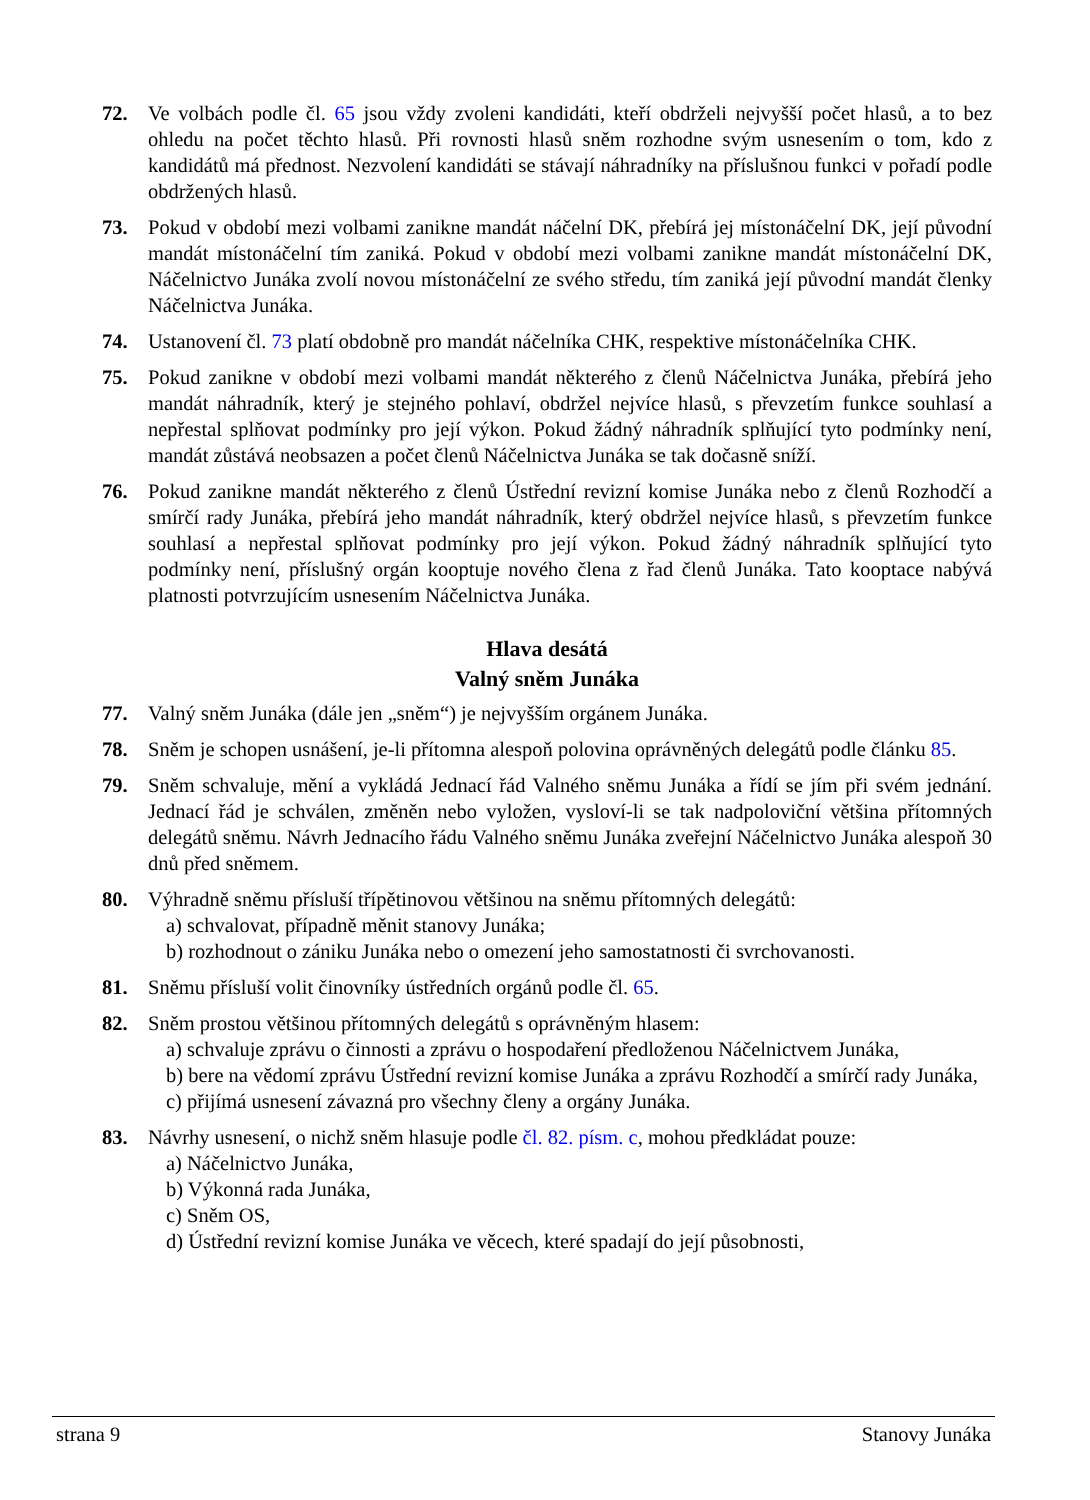72. Ve volbách podle čl. 65 jsou vždy zvoleni kandidáti, kteří obdrželi nejvyšší počet hlasů, a to bez ohledu na počet těchto hlasů. Při rovnosti hlasů sněm rozhodne svým usnesením o tom, kdo z kandidátů má přednost. Nezvolení kandidáti se stávají náhradníky na příslušnou funkci v pořadí podle obdržených hlasů.
73. Pokud v období mezi volbami zanikne mandát náčelní DK, přebírá jej místonáčelní DK, její původní mandát místonáčelní tím zaniká. Pokud v období mezi volbami zanikne mandát místonáčelní DK, Náčelnictvo Junáka zvolí novou místonáčelní ze svého středu, tím zaniká její původní mandát členky Náčelnictva Junáka.
74. Ustanovení čl. 73 platí obdobně pro mandát náčelníka CHK, respektive místonáčelníka CHK.
75. Pokud zanikne v období mezi volbami mandát některého z členů Náčelnictva Junáka, přebírá jeho mandát náhradník, který je stejného pohlaví, obdržel nejvíce hlasů, s převzetím funkce souhlasí a nepřestal splňovat podmínky pro její výkon. Pokud žádný náhradník splňující tyto podmínky není, mandát zůstává neobsazen a počet členů Náčelnictva Junáka se tak dočasně sníží.
76. Pokud zanikne mandát některého z členů Ústřední revizní komise Junáka nebo z členů Rozhodčí a smírčí rady Junáka, přebírá jeho mandát náhradník, který obdržel nejvíce hlasů, s převzetím funkce souhlasí a nepřestal splňovat podmínky pro její výkon. Pokud žádný náhradník splňující tyto podmínky není, příslušný orgán kooptuje nového člena z řad členů Junáka. Tato kooptace nabývá platnosti potvrzujícím usnesením Náčelnictva Junáka.
Hlava desátá
Valný sněm Junáka
77. Valný sněm Junáka (dále jen „sněm“) je nejvyšším orgánem Junáka.
78. Sněm je schopen usnášení, je-li přítomna alespoň polovina oprávněných delegátů podle článku 85.
79. Sněm schvaluje, mění a vykládá Jednací řád Valného sněmu Junáka a řídí se jím při svém jednání. Jednací řád je schválen, změněn nebo vyložen, vysloví-li se tak nadpoloviční většina přítomných delegátů sněmu. Návrh Jednacího řádu Valného sněmu Junáka zveřejní Náčelnictvo Junáka alespoň 30 dnů před sněmem.
80. Výhradně sněmu přísluší třípětinovou většinou na sněmu přítomných delegátů:
a) schvalovat, případně měnit stanovy Junáka;
b) rozhodnout o zániku Junáka nebo o omezení jeho samostatnosti či svrchovanosti.
81. Sněmu přísluší volit činovníky ústředních orgánů podle čl. 65.
82. Sněm prostou většinou přítomných delegátů s oprávněným hlasem:
a) schvaluje zprávu o činnosti a zprávu o hospodaření předloženou Náčelnictvem Junáka,
b) bere na vědomí zprávu Ústřední revizní komise Junáka a zprávu Rozhodčí a smírčí rady Junáka,
c) přijímá usnesení závazná pro všechny členy a orgány Junáka.
83. Návrhy usnesení, o nichž sněm hlasuje podle čl. 82. písm. c, mohou předkládat pouze:
a) Náčelnictvo Junáka,
b) Výkonná rada Junáka,
c) Sněm OS,
d) Ústřední revizní komise Junáka ve věcech, které spadají do její působnosti,
strana 9 Stanovy Junáka